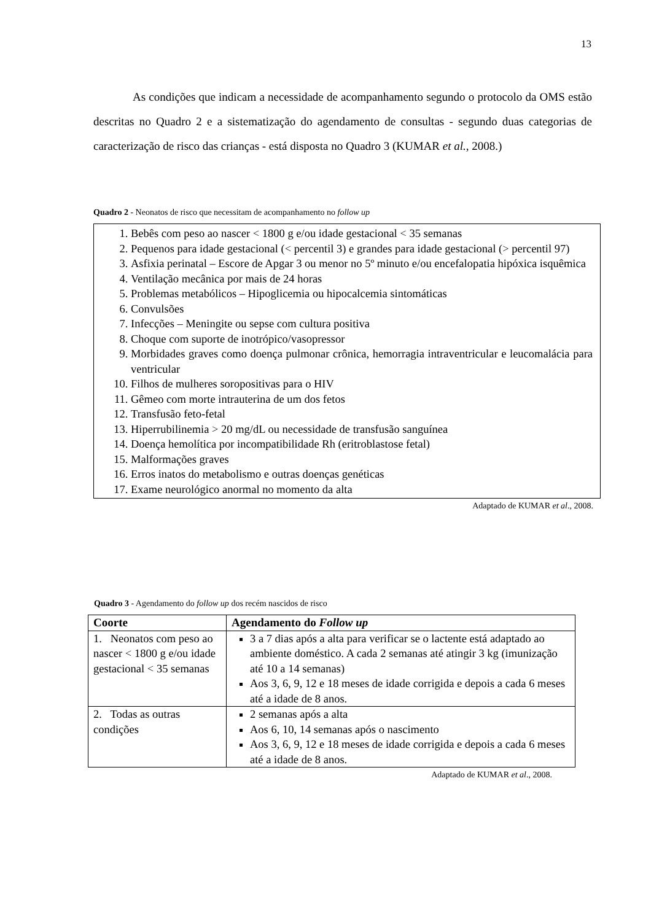13
As condições que indicam a necessidade de acompanhamento segundo o protocolo da OMS estão descritas no Quadro 2 e a sistematização do agendamento de consultas - segundo duas categorias de caracterização de risco das crianças - está disposta no Quadro 3 (KUMAR et al., 2008.)
Quadro 2 - Neonatos de risco que necessitam de acompanhamento no follow up
1. Bebês com peso ao nascer < 1800 g e/ou idade gestacional < 35 semanas
2. Pequenos para idade gestacional (< percentil 3) e grandes para idade gestacional (> percentil 97)
3. Asfixia perinatal – Escore de Apgar 3 ou menor no 5º minuto e/ou encefalopatia hipóxica isquêmica
4. Ventilação mecânica por mais de 24 horas
5. Problemas metabólicos – Hipoglicemia ou hipocalcemia sintomáticas
6. Convulsões
7. Infecções – Meningite ou sepse com cultura positiva
8. Choque com suporte de inotrópico/vasopressor
9. Morbidades graves como doença pulmonar crônica, hemorragia intraventricular e leucomalácia para ventricular
10. Filhos de mulheres soropositivas para o HIV
11. Gêmeo com morte intrauterina de um dos fetos
12. Transfusão feto-fetal
13. Hiperrubilinemia > 20 mg/dL ou necessidade de transfusão sanguínea
14. Doença hemolítica por incompatibilidade Rh (eritroblastose fetal)
15. Malformações graves
16. Erros inatos do metabolismo e outras doenças genéticas
17. Exame neurológico anormal no momento da alta
Adaptado de KUMAR et al., 2008.
Quadro 3 - Agendamento do follow up dos recém nascidos de risco
| Coorte | Agendamento do Follow up |
| --- | --- |
| 1. Neonatos com peso ao nascer < 1800 g e/ou idade gestacional < 35 semanas | 3 a 7 dias após a alta para verificar se o lactente está adaptado ao ambiente doméstico. A cada 2 semanas até atingir 3 kg (imunização até 10 a 14 semanas) Aos 3, 6, 9, 12 e 18 meses de idade corrigida e depois a cada 6 meses até a idade de 8 anos. |
| 2. Todas as outras condições | 2 semanas após a alta Aos 6, 10, 14 semanas após o nascimento Aos 3, 6, 9, 12 e 18 meses de idade corrigida e depois a cada 6 meses até a idade de 8 anos. |
Adaptado de KUMAR et al., 2008.